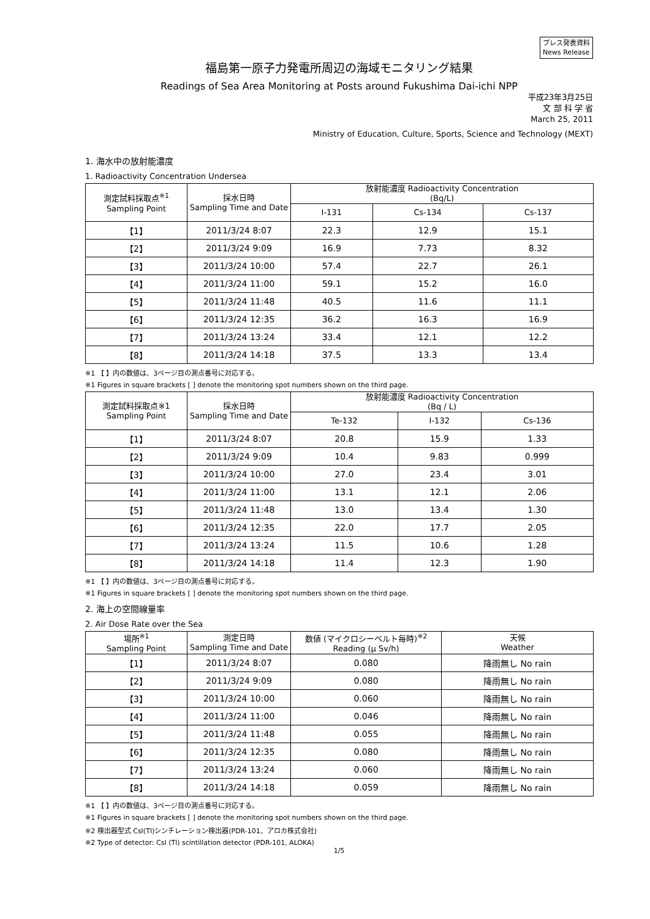プレス発表資料
News Release
福島第一原子力発電所周辺の海域モニタリング結果
Readings of Sea Area Monitoring at Posts around Fukushima Dai-ichi NPP
平成23年3月25日
文 部 科 学 省
March 25, 2011
Ministry of Education, Culture, Sports, Science and Technology (MEXT)
1. 海水中の放射能濃度
1. Radioactivity Concentration Undersea
| 測定試料採取点<sup>※1</sup> Sampling Point | 採水日時 Sampling Time and Date | 放射能濃度 Radioactivity Concentration (Bq/L) | | |
| --- | --- | --- | --- | --- |
| | | I-131 | Cs-134 | Cs-137 |
| 【1】 | 2011/3/24 8:07 | 22.3 | 12.9 | 15.1 |
| 【2】 | 2011/3/24 9:09 | 16.9 | 7.73 | 8.32 |
| 【3】 | 2011/3/24 10:00 | 57.4 | 22.7 | 26.1 |
| 【4】 | 2011/3/24 11:00 | 59.1 | 15.2 | 16.0 |
| 【5】 | 2011/3/24 11:48 | 40.5 | 11.6 | 11.1 |
| 【6】 | 2011/3/24 12:35 | 36.2 | 16.3 | 16.9 |
| 【7】 | 2011/3/24 13:24 | 33.4 | 12.1 | 12.2 |
| 【8】 | 2011/3/24 14:18 | 37.5 | 13.3 | 13.4 |
※1 【 】内の数値は、3ページ目の測点番号に対応する。
※1 Figures in square brackets [ ] denote the monitoring spot numbers shown on the third page.
| 測定試料採取点※1 Sampling Point | 採水日時 Sampling Time and Date | 放射能濃度 Radioactivity Concentration (Bq / L) | | |
| --- | --- | --- | --- | --- |
| | | Te-132 | I-132 | Cs-136 |
| 【1】 | 2011/3/24 8:07 | 20.8 | 15.9 | 1.33 |
| 【2】 | 2011/3/24 9:09 | 10.4 | 9.83 | 0.999 |
| 【3】 | 2011/3/24 10:00 | 27.0 | 23.4 | 3.01 |
| 【4】 | 2011/3/24 11:00 | 13.1 | 12.1 | 2.06 |
| 【5】 | 2011/3/24 11:48 | 13.0 | 13.4 | 1.30 |
| 【6】 | 2011/3/24 12:35 | 22.0 | 17.7 | 2.05 |
| 【7】 | 2011/3/24 13:24 | 11.5 | 10.6 | 1.28 |
| 【8】 | 2011/3/24 14:18 | 11.4 | 12.3 | 1.90 |
※1 【 】内の数値は、3ページ目の測点番号に対応する。
※1 Figures in square brackets [ ] denote the monitoring spot numbers shown on the third page.
2. 海上の空間線量率
2. Air Dose Rate over the Sea
| 場所<sup>※1</sup> Sampling Point | 測定日時 Sampling Time and Date | 数値 (マイクロシーベルト毎時)<sup>※2</sup> Reading (μ Sv/h) | 天候 Weather |
| --- | --- | --- | --- |
| 【1】 | 2011/3/24 8:07 | 0.080 | 降雨無し No rain |
| 【2】 | 2011/3/24 9:09 | 0.080 | 降雨無し No rain |
| 【3】 | 2011/3/24 10:00 | 0.060 | 降雨無し No rain |
| 【4】 | 2011/3/24 11:00 | 0.046 | 降雨無し No rain |
| 【5】 | 2011/3/24 11:48 | 0.055 | 降雨無し No rain |
| 【6】 | 2011/3/24 12:35 | 0.080 | 降雨無し No rain |
| 【7】 | 2011/3/24 13:24 | 0.060 | 降雨無し No rain |
| 【8】 | 2011/3/24 14:18 | 0.059 | 降雨無し No rain |
※1 【 】内の数値は、3ページ目の測点番号に対応する。
※1 Figures in square brackets [ ] denote the monitoring spot numbers shown on the third page.
※2 検出器型式 CsI(Tl)シンチレーション検出器(PDR-101、アロカ株式会社)
※2 Type of detector: CsI (Tl) scintillation detector (PDR-101, ALOKA)
1/5